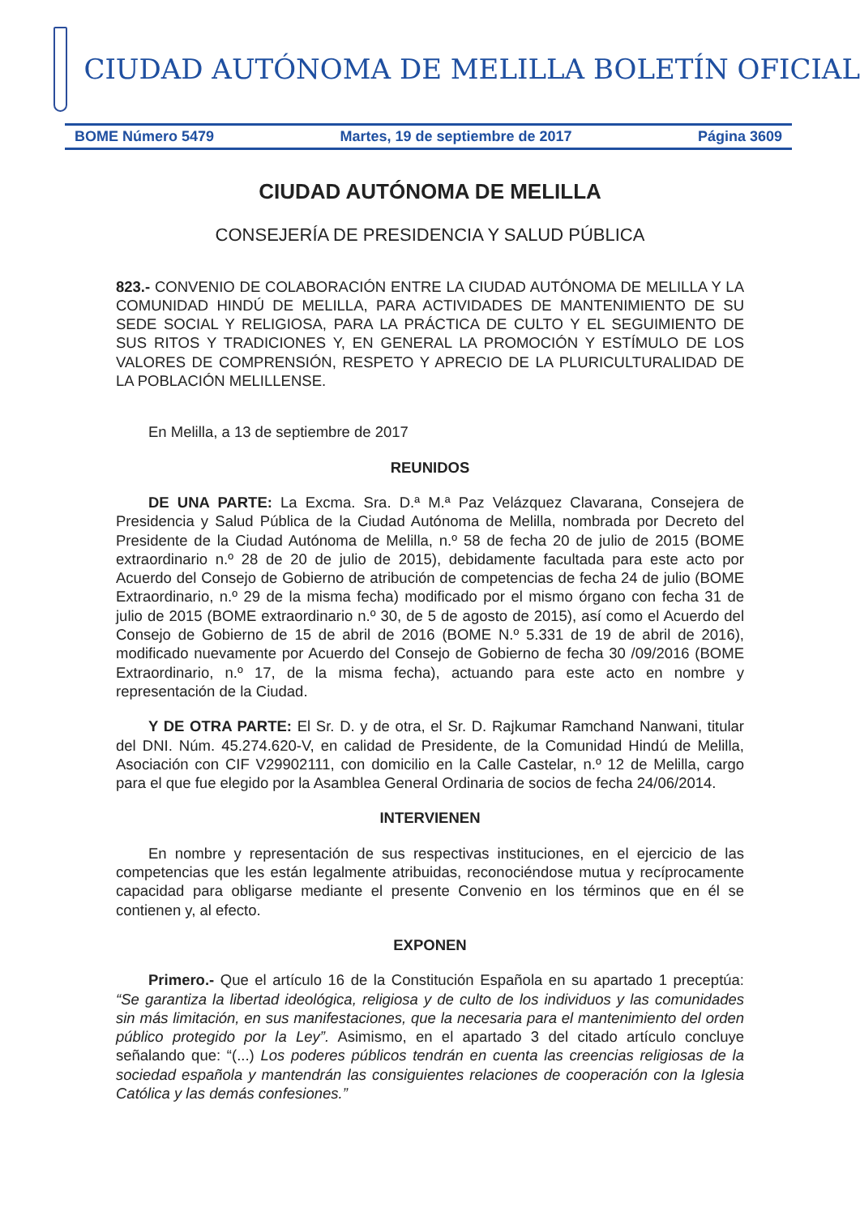CIUDAD AUTÓNOMA DE MELILLA BOLETÍN OFICIAL
BOME Número 5479 Martes, 19 de septiembre de 2017 Página 3609
CIUDAD AUTÓNOMA DE MELILLA
CONSEJERÍA DE PRESIDENCIA Y SALUD PÚBLICA
823.- CONVENIO DE COLABORACIÓN ENTRE LA CIUDAD AUTÓNOMA DE MELILLA Y LA COMUNIDAD HINDÚ DE MELILLA, PARA ACTIVIDADES DE MANTENIMIENTO DE SU SEDE SOCIAL Y RELIGIOSA, PARA LA PRÁCTICA DE CULTO Y EL SEGUIMIENTO DE SUS RITOS Y TRADICIONES Y, EN GENERAL LA PROMOCIÓN Y ESTÍMULO DE LOS VALORES DE COMPRENSIÓN, RESPETO Y APRECIO DE LA PLURICULTURALIDAD DE LA POBLACIÓN MELILLENSE.
En Melilla, a 13 de septiembre de 2017
REUNIDOS
DE UNA PARTE: La Excma. Sra. D.ª M.ª Paz Velázquez Clavarana, Consejera de Presidencia y Salud Pública de la Ciudad Autónoma de Melilla, nombrada por Decreto del Presidente de la Ciudad Autónoma de Melilla, n.º 58 de fecha 20 de julio de 2015 (BOME extraordinario n.º 28 de 20 de julio de 2015), debidamente facultada para este acto por Acuerdo del Consejo de Gobierno de atribución de competencias de fecha 24 de julio (BOME Extraordinario, n.º 29 de la misma fecha) modificado por el mismo órgano con fecha 31 de julio de 2015 (BOME extraordinario n.º 30, de 5 de agosto de 2015), así como el Acuerdo del Consejo de Gobierno de 15 de abril de 2016 (BOME N.º 5.331 de 19 de abril de 2016), modificado nuevamente por Acuerdo del Consejo de Gobierno de fecha 30 /09/2016 (BOME Extraordinario, n.º 17, de la misma fecha), actuando para este acto en nombre y representación de la Ciudad.
Y DE OTRA PARTE: El Sr. D. y de otra, el Sr. D. Rajkumar Ramchand Nanwani, titular del DNI. Núm. 45.274.620-V, en calidad de Presidente, de la Comunidad Hindú de Melilla, Asociación con CIF V29902111, con domicilio en la Calle Castelar, n.º 12 de Melilla, cargo para el que fue elegido por la Asamblea General Ordinaria de socios de fecha 24/06/2014.
INTERVIENEN
En nombre y representación de sus respectivas instituciones, en el ejercicio de las competencias que les están legalmente atribuidas, reconociéndose mutua y recíprocamente capacidad para obligarse mediante el presente Convenio en los términos que en él se contienen y, al efecto.
EXPONEN
Primero.- Que el artículo 16 de la Constitución Española en su apartado 1 preceptúa: “Se garantiza la libertad ideológica, religiosa y de culto de los individuos y las comunidades sin más limitación, en sus manifestaciones, que la necesaria para el mantenimiento del orden público protegido por la Ley”. Asimismo, en el apartado 3 del citado artículo concluye señalando que: “(...) Los poderes públicos tendrán en cuenta las creencias religiosas de la sociedad española y mantendrán las consiguientes relaciones de cooperación con la Iglesia Católica y las demás confesiones.”